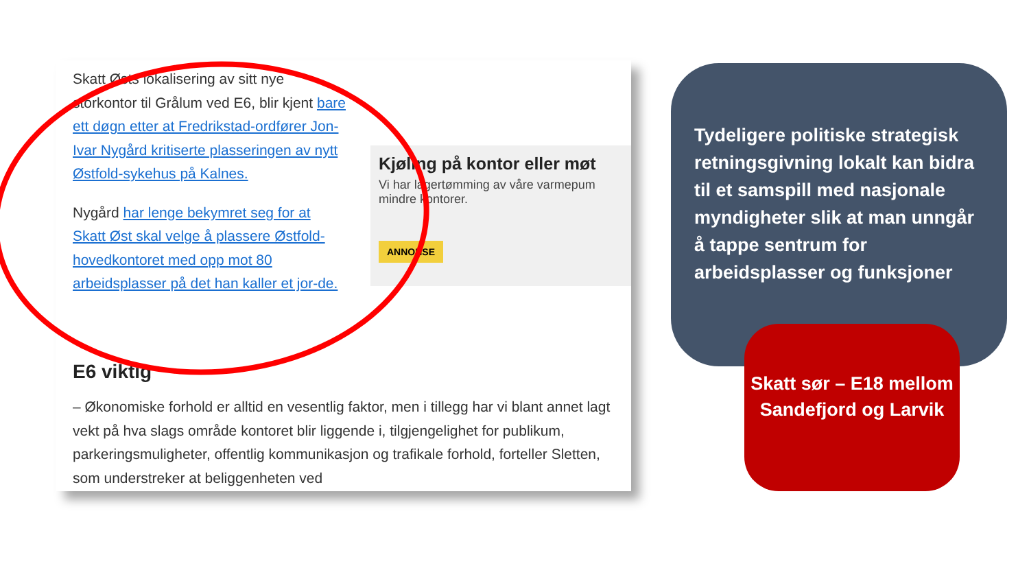Skatt Østs lokalisering av sitt nye storkontor til Grålum ved E6, blir kjent bare ett døgn etter at Fredrikstad-ordfører Jon-Ivar Nygård kritiserte plasseringen av nytt Østfold-sykehus på Kalnes.
Nygård har lenge bekymret seg for at Skatt Øst skal velge å plassere Østfold-hovedkontoret med opp mot 80 arbeidsplasser på det han kaller et jor-de.
Kjøling på kontor eller møt
Vi har lagertømming av våre varmepum
mindre kontorer.
ANNONSE
E6 viktig
– Økonomiske forhold er alltid en vesentlig faktor, men i tillegg har vi blant annet lagt vekt på hva slags område kontoret blir liggende i, tilgjengelighet for publikum, parkeringsmuligheter, offentlig kommunikasjon og trafikale forhold, forteller Sletten, som understreker at beliggenheten ved
Tydeligere politiske strategisk retningsgivning lokalt kan bidra til et samspill med nasjonale myndigheter slik at man unngår å tappe sentrum for arbeidsplasser og funksjoner
Skatt sør – E18 mellom Sandefjord og Larvik